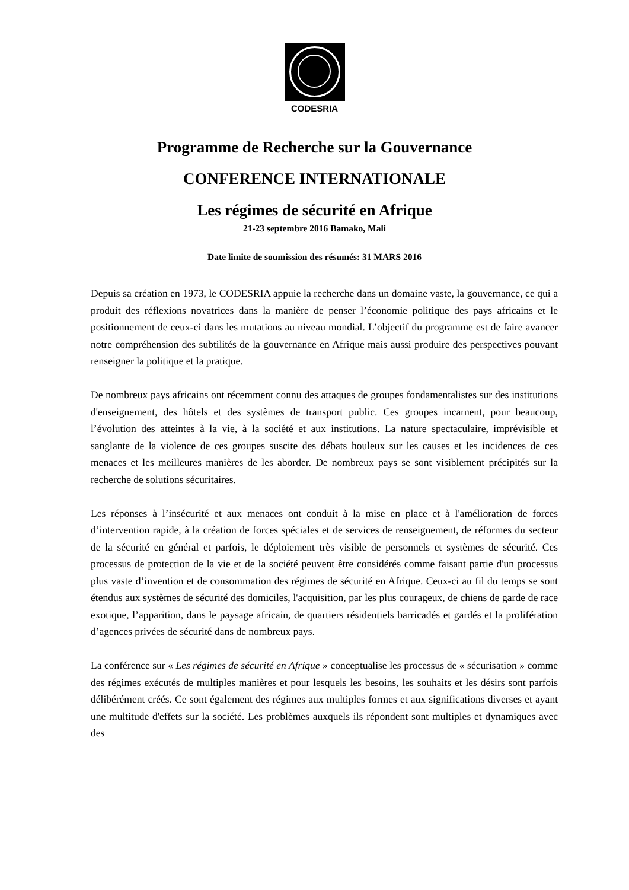CODESRIA
Programme de Recherche sur la Gouvernance
CONFERENCE INTERNATIONALE
Les régimes de sécurité en Afrique
21-23 septembre 2016 Bamako, Mali
Date limite de soumission des résumés: 31 MARS 2016
Depuis sa création en 1973, le CODESRIA appuie la recherche dans un domaine vaste, la gouvernance, ce qui a produit des réflexions novatrices dans la manière de penser l’économie politique des pays africains et le positionnement de ceux-ci dans les mutations au niveau mondial. L’objectif du programme est de faire avancer notre compréhension des subtilités de la gouvernance en Afrique mais aussi produire des perspectives pouvant renseigner la politique et la pratique.
De nombreux pays africains ont récemment connu des attaques de groupes fondamentalistes sur des institutions d'enseignement, des hôtels et des systèmes de transport public. Ces groupes incarnent, pour beaucoup, l’évolution des atteintes à la vie, à la société et aux institutions. La nature spectaculaire, imprévisible et sanglante de la violence de ces groupes suscite des débats houleux sur les causes et les incidences de ces menaces et les meilleures manières de les aborder. De nombreux pays se sont visiblement précipités sur la recherche de solutions sécuritaires.
Les réponses à l’insécurité et aux menaces ont conduit à la mise en place et à l'amélioration de forces d’intervention rapide, à la création de forces spéciales et de services de renseignement, de réformes du secteur de la sécurité en général et parfois, le déploiement très visible de personnels et systèmes de sécurité. Ces processus de protection de la vie et de la société peuvent être considérés comme faisant partie d'un processus plus vaste d’invention et de consommation des régimes de sécurité en Afrique. Ceux-ci au fil du temps se sont étendus aux systèmes de sécurité des domiciles, l'acquisition, par les plus courageux, de chiens de garde de race exotique, l’apparition, dans le paysage africain, de quartiers résidentiels barricadés et gardés et la prolifération d’agences privées de sécurité dans de nombreux pays.
La conférence sur « Les régimes de sécurité en Afrique » conceptualise les processus de « sécurisation » comme des régimes exécutés de multiples manières et pour lesquels les besoins, les souhaits et les désirs sont parfois délibérément créés. Ce sont également des régimes aux multiples formes et aux significations diverses et ayant une multitude d'effets sur la société. Les problèmes auxquels ils répondent sont multiples et dynamiques avec des